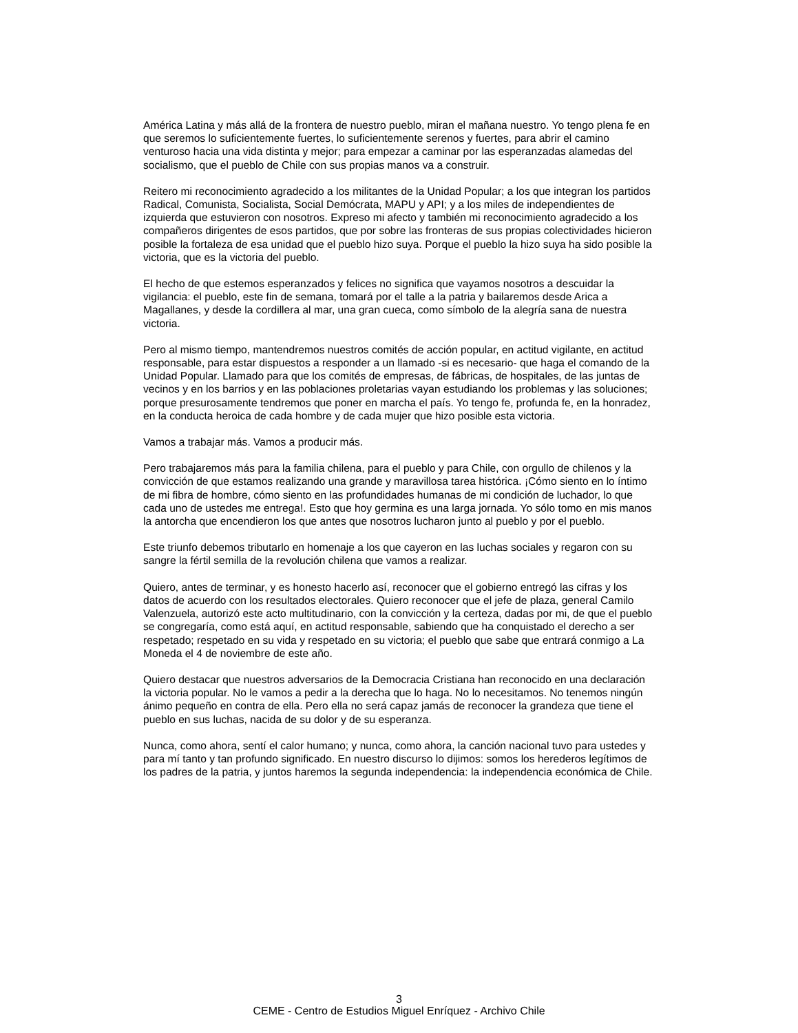América Latina y más allá de la frontera de nuestro pueblo, miran el mañana nuestro. Yo tengo plena fe en que seremos lo suficientemente fuertes, lo suficientemente serenos y fuertes, para abrir el camino venturoso hacia una vida distinta y mejor; para empezar a caminar por las esperanzadas alamedas del socialismo, que el pueblo de Chile con sus propias manos va a construir.
Reitero mi reconocimiento agradecido a los militantes de la Unidad Popular; a los que integran los partidos Radical, Comunista, Socialista, Social Demócrata, MAPU y API; y a los miles de independientes de izquierda que estuvieron con nosotros. Expreso mi afecto y también mi reconocimiento agradecido a los compañeros dirigentes de esos partidos, que por sobre las fronteras de sus propias colectividades hicieron posible la fortaleza de esa unidad que el pueblo hizo suya. Porque el pueblo la hizo suya ha sido posible la victoria, que es la victoria del pueblo.
El hecho de que estemos esperanzados y felices no significa que vayamos nosotros a descuidar la vigilancia: el pueblo, este fin de semana, tomará por el talle a la patria y bailaremos desde Arica a Magallanes, y desde la cordillera al mar, una gran cueca, como símbolo de la alegría sana de nuestra victoria.
Pero al mismo tiempo, mantendremos nuestros comités de acción popular, en actitud vigilante, en actitud responsable, para estar dispuestos a responder a un llamado -si es necesario- que haga el comando de la Unidad Popular. Llamado para que los comités de empresas, de fábricas, de hospitales, de las juntas de vecinos y en los barrios y en las poblaciones proletarias vayan estudiando los problemas y las soluciones; porque presurosamente tendremos que poner en marcha el país. Yo tengo fe, profunda fe, en la honradez, en la conducta heroica de cada hombre y de cada mujer que hizo posible esta victoria.
Vamos a trabajar más. Vamos a producir más.
Pero trabajaremos más para la familia chilena, para el pueblo y para Chile, con orgullo de chilenos y la convicción de que estamos realizando una grande y maravillosa tarea histórica. ¡Cómo siento en lo íntimo de mi fibra de hombre, cómo siento en las profundidades humanas de mi condición de luchador, lo que cada uno de ustedes me entrega!. Esto que hoy germina es una larga jornada. Yo sólo tomo en mis manos la antorcha que encendieron los que antes que nosotros lucharon junto al pueblo y por el pueblo.
Este triunfo debemos tributarlo en homenaje a los que cayeron en las luchas sociales y regaron con su sangre la fértil semilla de la revolución chilena que vamos a realizar.
Quiero, antes de terminar, y es honesto hacerlo así, reconocer que el gobierno entregó las cifras y los datos de acuerdo con los resultados electorales. Quiero reconocer que el jefe de plaza, general Camilo Valenzuela, autorizó este acto multitudinario, con la convicción y la certeza, dadas por mi, de que el pueblo se congregaría, como está aquí, en actitud responsable, sabiendo que ha conquistado el derecho a ser respetado; respetado en su vida y respetado en su victoria; el pueblo que sabe que entrará conmigo a La Moneda el 4 de noviembre de este año.
Quiero destacar que nuestros adversarios de la Democracia Cristiana han reconocido en una declaración la victoria popular. No le vamos a pedir a la derecha que lo haga. No lo necesitamos. No tenemos ningún ánimo pequeño en contra de ella. Pero ella no será capaz jamás de reconocer la grandeza que tiene el pueblo en sus luchas, nacida de su dolor y de su esperanza.
Nunca, como ahora, sentí el calor humano; y nunca, como ahora, la canción nacional tuvo para ustedes y para mí tanto y tan profundo significado. En nuestro discurso lo dijimos: somos los herederos legítimos de los padres de la patria, y juntos haremos la segunda independencia: la independencia económica de Chile.
3
CEME - Centro de Estudios Miguel Enríquez - Archivo Chile